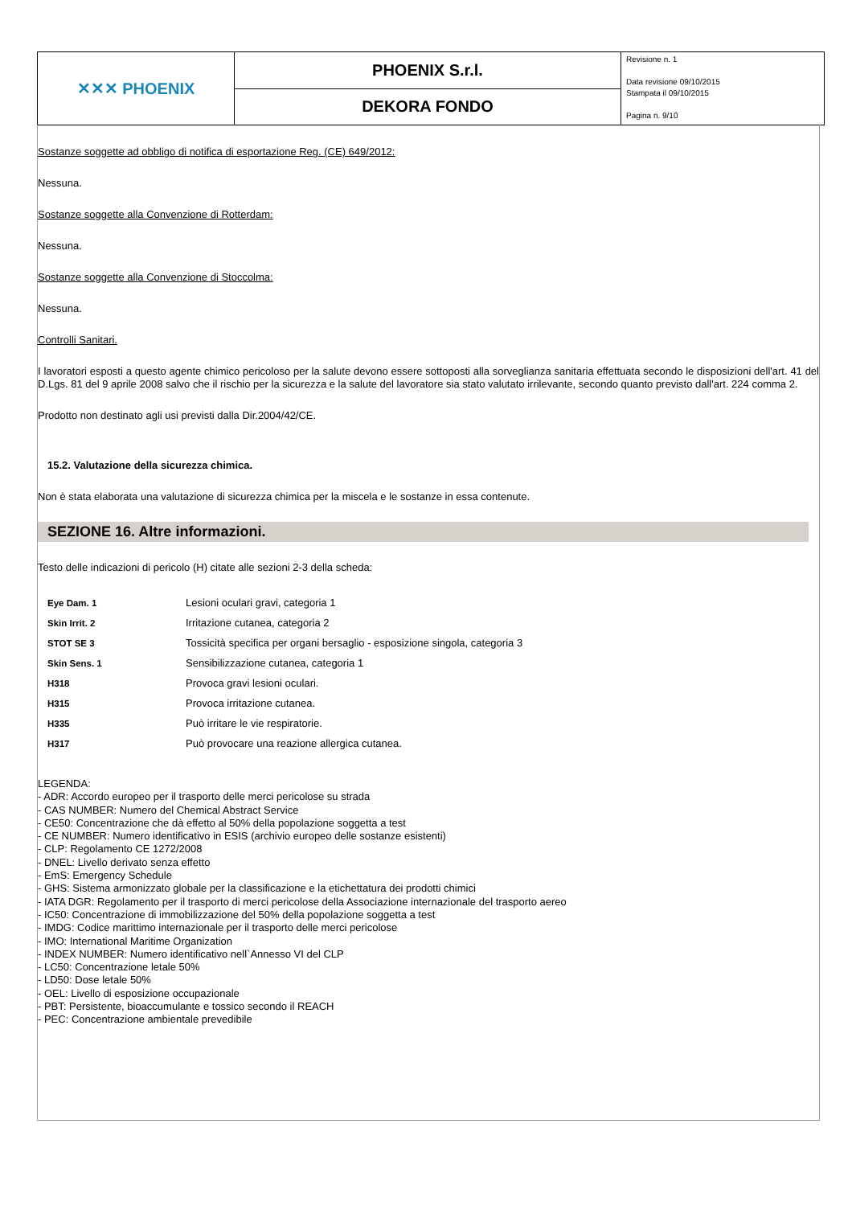| ✕✕✕ PHOENIX | PHOENIX S.r.l. | Revisione n. 1 Data revisione 09/10/2015 Stampata il 09/10/2015 Pagina n. 9/10 |
| | DEKORA FONDO | |
Sostanze soggette ad obbligo di notifica di esportazione Reg. (CE) 649/2012:
Nessuna.
Sostanze soggette alla Convenzione di Rotterdam:
Nessuna.
Sostanze soggette alla Convenzione di Stoccolma:
Nessuna.
Controlli Sanitari.
I lavoratori esposti a questo agente chimico pericoloso per la salute devono essere sottoposti alla sorveglianza sanitaria effettuata secondo le disposizioni dell'art. 41 del D.Lgs. 81 del 9 aprile 2008 salvo che il rischio per la sicurezza e la salute del lavoratore sia stato valutato irrilevante, secondo quanto previsto dall'art. 224 comma 2.
Prodotto non destinato agli usi previsti dalla Dir.2004/42/CE.
15.2. Valutazione della sicurezza chimica.
Non è stata elaborata una valutazione di sicurezza chimica per la miscela e le sostanze in essa contenute.
SEZIONE 16. Altre informazioni.
Testo delle indicazioni di pericolo (H) citate alle sezioni 2-3 della scheda:
| Eye Dam. 1 | Lesioni oculari gravi, categoria 1 |
| Skin Irrit. 2 | Irritazione cutanea, categoria 2 |
| STOT SE 3 | Tossicità specifica per organi bersaglio - esposizione singola, categoria 3 |
| Skin Sens. 1 | Sensibilizzazione cutanea, categoria 1 |
| H318 | Provoca gravi lesioni oculari. |
| H315 | Provoca irritazione cutanea. |
| H335 | Può irritare le vie respiratorie. |
| H317 | Può provocare una reazione allergica cutanea. |
LEGENDA:
- ADR: Accordo europeo per il trasporto delle merci pericolose su strada
- CAS NUMBER: Numero del Chemical Abstract Service
- CE50: Concentrazione che dà effetto al 50% della popolazione soggetta a test
- CE NUMBER: Numero identificativo in ESIS (archivio europeo delle sostanze esistenti)
- CLP: Regolamento CE 1272/2008
- DNEL: Livello derivato senza effetto
- EmS: Emergency Schedule
- GHS: Sistema armonizzato globale per la classificazione e la etichettatura dei prodotti chimici
- IATA DGR: Regolamento per il trasporto di merci pericolose della Associazione internazionale del trasporto aereo
- IC50: Concentrazione di immobilizzazione del 50% della popolazione soggetta a test
- IMDG: Codice marittimo internazionale per il trasporto delle merci pericolose
- IMO: International Maritime Organization
- INDEX NUMBER: Numero identificativo nell`Annesso VI del CLP
- LC50: Concentrazione letale 50%
- LD50: Dose letale 50%
- OEL: Livello di esposizione occupazionale
- PBT: Persistente, bioaccumulante e tossico secondo il REACH
- PEC: Concentrazione ambientale prevedibile